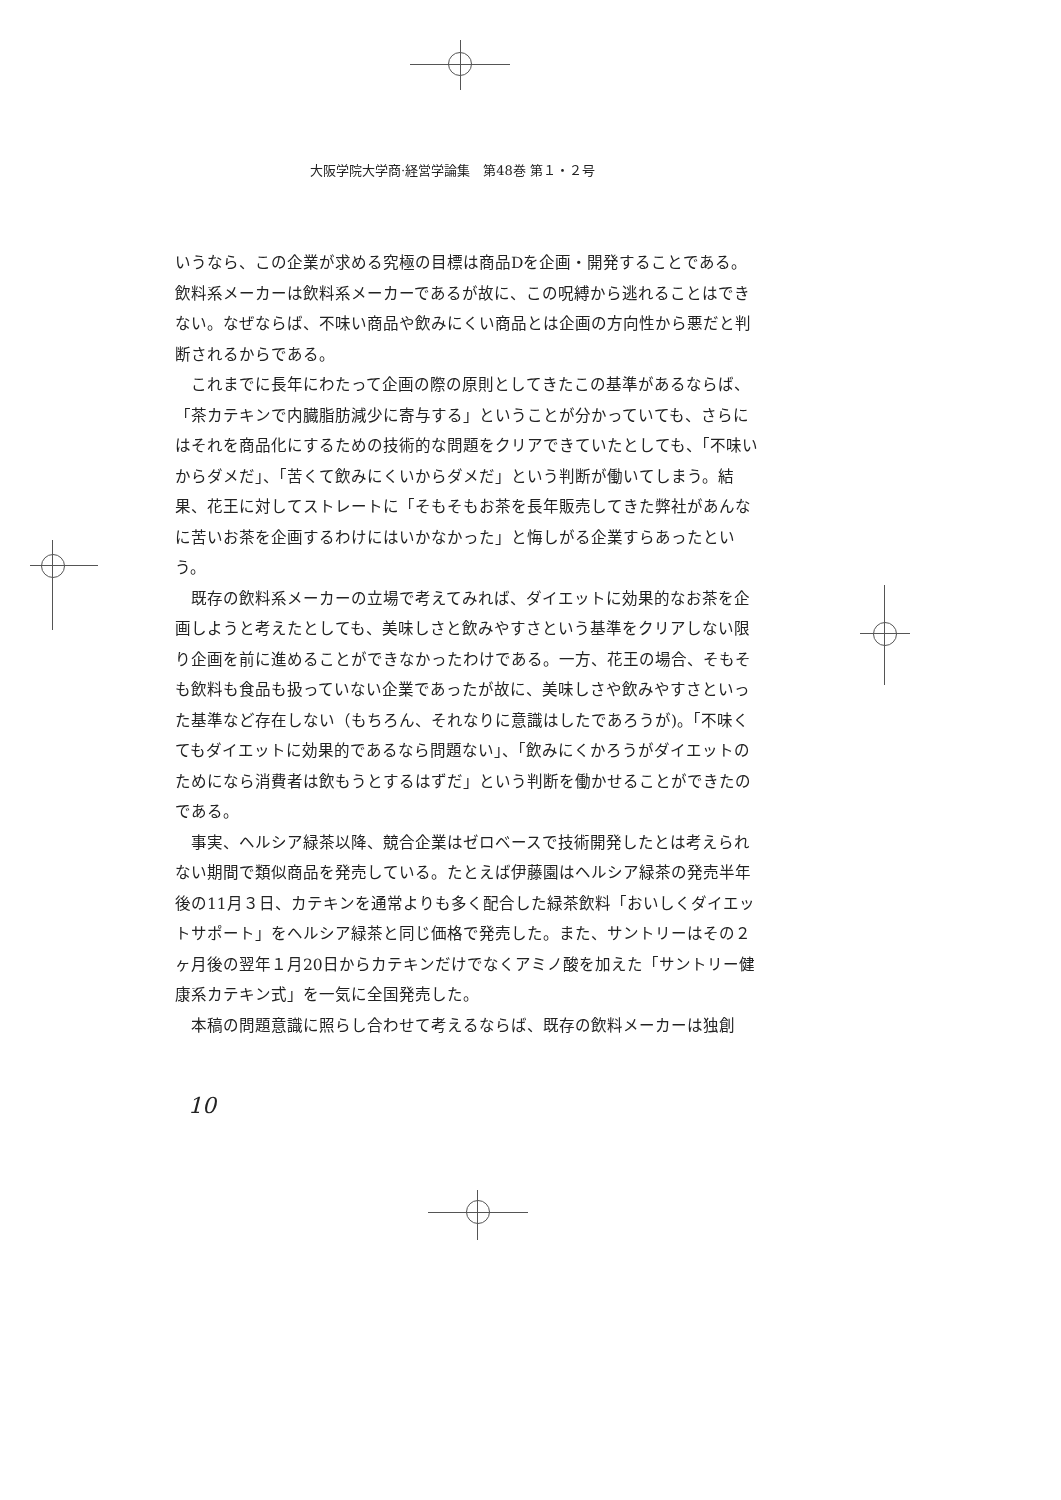大阪学院大学商·経営学論集　第48巻 第１・２号
いうなら、この企業が求める究極の目標は商品Dを企画・開発することである。飲料系メーカーは飲料系メーカーであるが故に、この呪縛から逃れることはできない。なぜならば、不味い商品や飲みにくい商品とは企画の方向性から悪だと判断されるからである。
これまでに長年にわたって企画の際の原則としてきたこの基準があるならば、「茶カテキンで内臓脂肪減少に寄与する」ということが分かっていても、さらにはそれを商品化にするための技術的な問題をクリアできていたとしても、「不味いからダメだ」、「苦くて飲みにくいからダメだ」という判断が働いてしまう。結果、花王に対してストレートに「そもそもお茶を長年販売してきた弊社があんなに苦いお茶を企画するわけにはいかなかった」と悔しがる企業すらあったという。
既存の飲料系メーカーの立場で考えてみれば、ダイエットに効果的なお茶を企画しようと考えたとしても、美味しさと飲みやすさという基準をクリアしない限り企画を前に進めることができなかったわけである。一方、花王の場合、そもそも飲料も食品も扱っていない企業であったが故に、美味しさや飲みやすさといった基準など存在しない（もちろん、それなりに意識はしたであろうが)。「不味くてもダイエットに効果的であるなら問題ない」、「飲みにくかろうがダイエットのためになら消費者は飲もうとするはずだ」という判断を働かせることができたのである。
事実、ヘルシア緑茶以降、競合企業はゼロベースで技術開発したとは考えられない期間で類似商品を発売している。たとえば伊藤園はヘルシア緑茶の発売半年後の11月３日、カテキンを通常よりも多く配合した緑茶飲料「おいしくダイエットサポート」をヘルシア緑茶と同じ価格で発売した。また、サントリーはその２ヶ月後の翌年１月20日からカテキンだけでなくアミノ酸を加えた「サントリー健康系カテキン式」を一気に全国発売した。
本稿の問題意識に照らし合わせて考えるならば、既存の飲料メーカーは独創
10